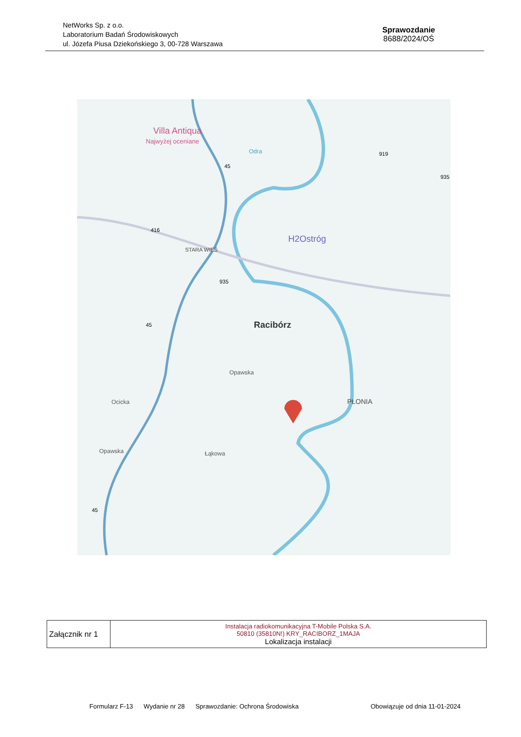NetWorks Sp. z o.o.
Laboratorium Badań Środowiskowych
ul. Józefa Piusa Dziekońskiego 3, 00-728 Warszawa
Sprawozdanie
8688/2024/OŚ
Villa Antiqua
Najwyżej oceniane
H2Ostróg
STARA WIEŚ
Racibórz
PŁONIA
Ocicka
Opawska
Łąkowa
Opawska
Odra
416
935
919
45
45
45
935
| Załącznik nr 1 | Instalacja radiokomunikacyjna T-Mobile Polska S.A. 50810 (35810N!) KRY_RACIBORZ_1MAJA Lokalizacja instalacji |
Formularz F-13 Wydanie nr 28 Sprawozdanie: Ochrona Środowiska Obowiązuje od dnia 11-01-2024